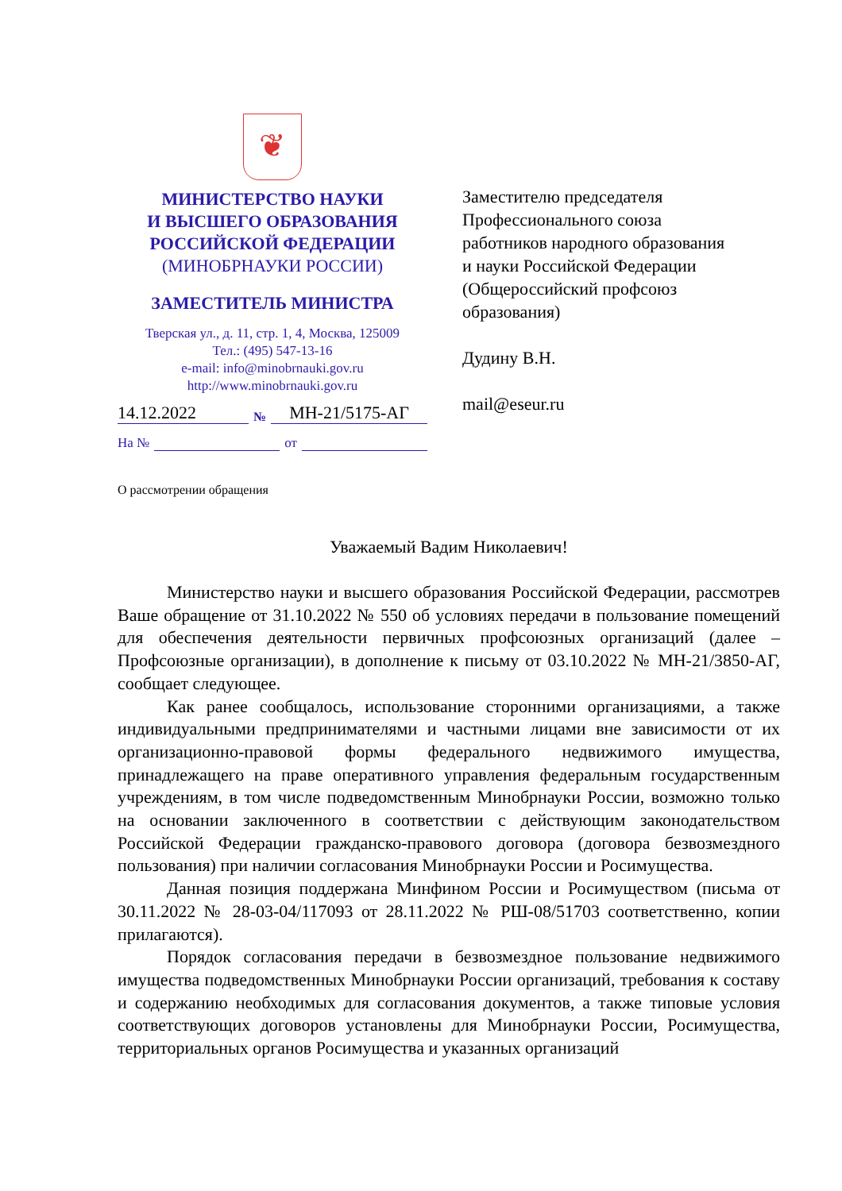❦
МИНИСТЕРСТВО НАУКИ
И ВЫСШЕГО ОБРАЗОВАНИЯ
РОССИЙСКОЙ ФЕДЕРАЦИИ
(МИНОБРНАУКИ РОССИИ)
ЗАМЕСТИТЕЛЬ МИНИСТРА
Тверская ул., д. 11, стр. 1, 4, Москва, 125009
Тел.: (495) 547-13-16
e-mail: info@minobrnauki.gov.ru
http://www.minobrnauki.gov.ru
14.12.2022 № МН-21/5175-АГ
На № от
Заместителю председателя
Профессионального союза
работников народного образования
и науки Российской Федерации
(Общероссийский профсоюз
образования)
Дудину В.Н.
mail@eseur.ru
О рассмотрении обращения
Уважаемый Вадим Николаевич!
Министерство науки и высшего образования Российской Федерации, рассмотрев Ваше обращение от 31.10.2022 № 550 об условиях передачи в пользование помещений для обеспечения деятельности первичных профсоюзных организаций (далее – Профсоюзные организации), в дополнение к письму от 03.10.2022 № МН-21/3850-АГ, сообщает следующее.
Как ранее сообщалось, использование сторонними организациями, а также индивидуальными предпринимателями и частными лицами вне зависимости от их организационно-правовой формы федерального недвижимого имущества, принадлежащего на праве оперативного управления федеральным государственным учреждениям, в том числе подведомственным Минобрнауки России, возможно только на основании заключенного в соответствии с действующим законодательством Российской Федерации гражданско-правового договора (договора безвозмездного пользования) при наличии согласования Минобрнауки России и Росимущества.
Данная позиция поддержана Минфином России и Росимуществом (письма от 30.11.2022 № 28-03-04/117093 от 28.11.2022 № РШ-08/51703 соответственно, копии прилагаются).
Порядок согласования передачи в безвозмездное пользование недвижимого имущества подведомственных Минобрнауки России организаций, требования к составу и содержанию необходимых для согласования документов, а также типовые условия соответствующих договоров установлены для Минобрнауки России, Росимущества, территориальных органов Росимущества и указанных организаций